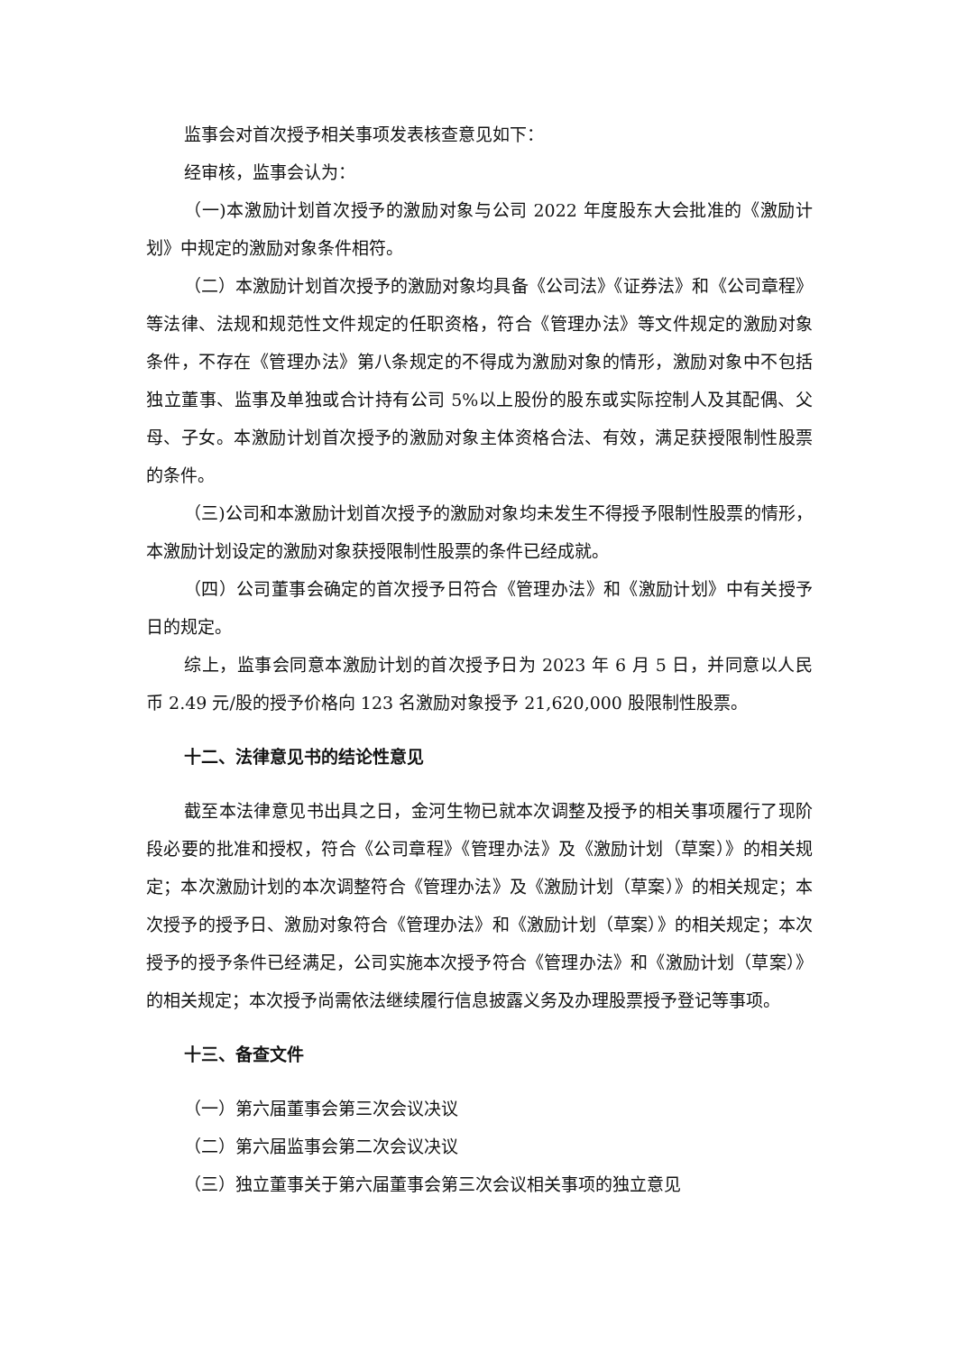监事会对首次授予相关事项发表核查意见如下：
经审核，监事会认为：
（一)本激励计划首次授予的激励对象与公司 2022 年度股东大会批准的《激励计划》中规定的激励对象条件相符。
（二）本激励计划首次授予的激励对象均具备《公司法》《证券法》和《公司章程》等法律、法规和规范性文件规定的任职资格，符合《管理办法》等文件规定的激励对象条件，不存在《管理办法》第八条规定的不得成为激励对象的情形，激励对象中不包括独立董事、监事及单独或合计持有公司 5%以上股份的股东或实际控制人及其配偶、父母、子女。本激励计划首次授予的激励对象主体资格合法、有效，满足获授限制性股票的条件。
（三)公司和本激励计划首次授予的激励对象均未发生不得授予限制性股票的情形，本激励计划设定的激励对象获授限制性股票的条件已经成就。
（四）公司董事会确定的首次授予日符合《管理办法》和《激励计划》中有关授予日的规定。
综上，监事会同意本激励计划的首次授予日为 2023 年 6 月 5 日，并同意以人民币 2.49 元/股的授予价格向 123 名激励对象授予 21,620,000 股限制性股票。
十二、法律意见书的结论性意见
截至本法律意见书出具之日，金河生物已就本次调整及授予的相关事项履行了现阶段必要的批准和授权，符合《公司章程》《管理办法》及《激励计划（草案）》的相关规定；本次激励计划的本次调整符合《管理办法》及《激励计划（草案）》的相关规定；本次授予的授予日、激励对象符合《管理办法》和《激励计划（草案）》的相关规定；本次授予的授予条件已经满足，公司实施本次授予符合《管理办法》和《激励计划（草案）》的相关规定；本次授予尚需依法继续履行信息披露义务及办理股票授予登记等事项。
十三、备查文件
（一）第六届董事会第三次会议决议
（二）第六届监事会第二次会议决议
（三）独立董事关于第六届董事会第三次会议相关事项的独立意见